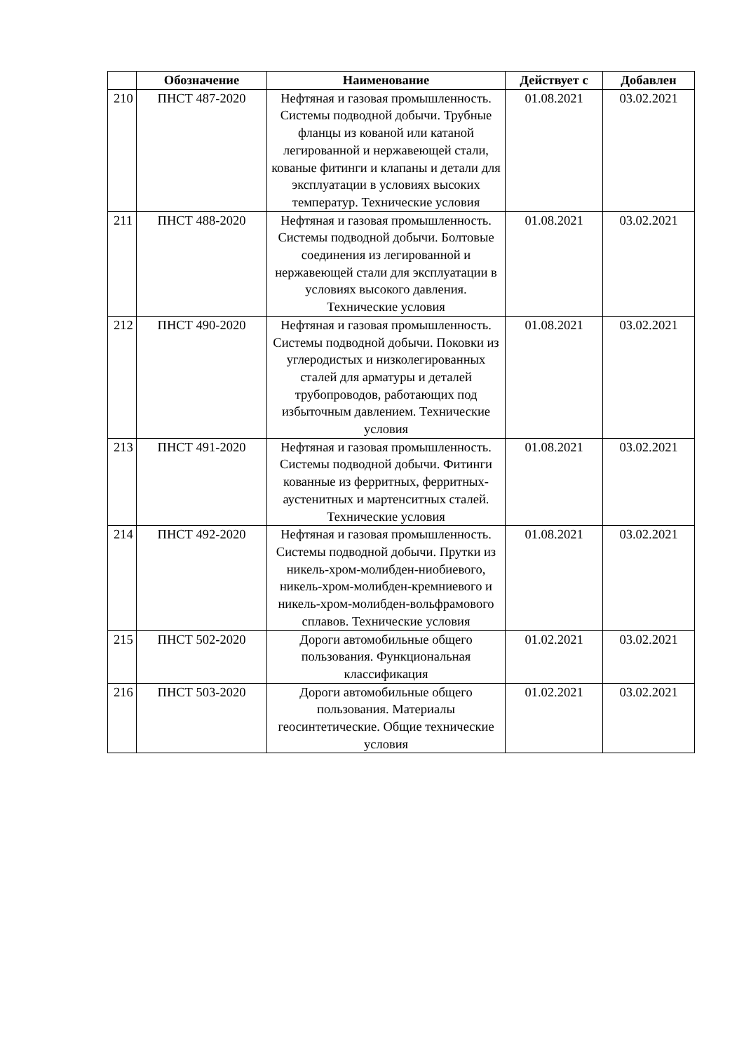| | Обозначение | Наименование | Действует с | Добавлен |
| --- | --- | --- | --- | --- |
| 210 | ПНСТ 487-2020 | Нефтяная и газовая промышленность. Системы подводной добычи. Трубные фланцы из кованой или катаной легированной и нержавеющей стали, кованые фитинги и клапаны и детали для эксплуатации в условиях высоких температур. Технические условия | 01.08.2021 | 03.02.2021 |
| 211 | ПНСТ 488-2020 | Нефтяная и газовая промышленность. Системы подводной добычи. Болтовые соединения из легированной и нержавеющей стали для эксплуатации в условиях высокого давления. Технические условия | 01.08.2021 | 03.02.2021 |
| 212 | ПНСТ 490-2020 | Нефтяная и газовая промышленность. Системы подводной добычи. Поковки из углеродистых и низколегированных сталей для арматуры и деталей трубопроводов, работающих под избыточным давлением. Технические условия | 01.08.2021 | 03.02.2021 |
| 213 | ПНСТ 491-2020 | Нефтяная и газовая промышленность. Системы подводной добычи. Фитинги кованные из ферритных, ферритных-аустенитных и мартенситных сталей. Технические условия | 01.08.2021 | 03.02.2021 |
| 214 | ПНСТ 492-2020 | Нефтяная и газовая промышленность. Системы подводной добычи. Прутки из никель-хром-молибден-ниобиевого, никель-хром-молибден-кремниевого и никель-хром-молибден-вольфрамового сплавов. Технические условия | 01.08.2021 | 03.02.2021 |
| 215 | ПНСТ 502-2020 | Дороги автомобильные общего пользования. Функциональная классификация | 01.02.2021 | 03.02.2021 |
| 216 | ПНСТ 503-2020 | Дороги автомобильные общего пользования. Материалы геосинтетические. Общие технические условия | 01.02.2021 | 03.02.2021 |